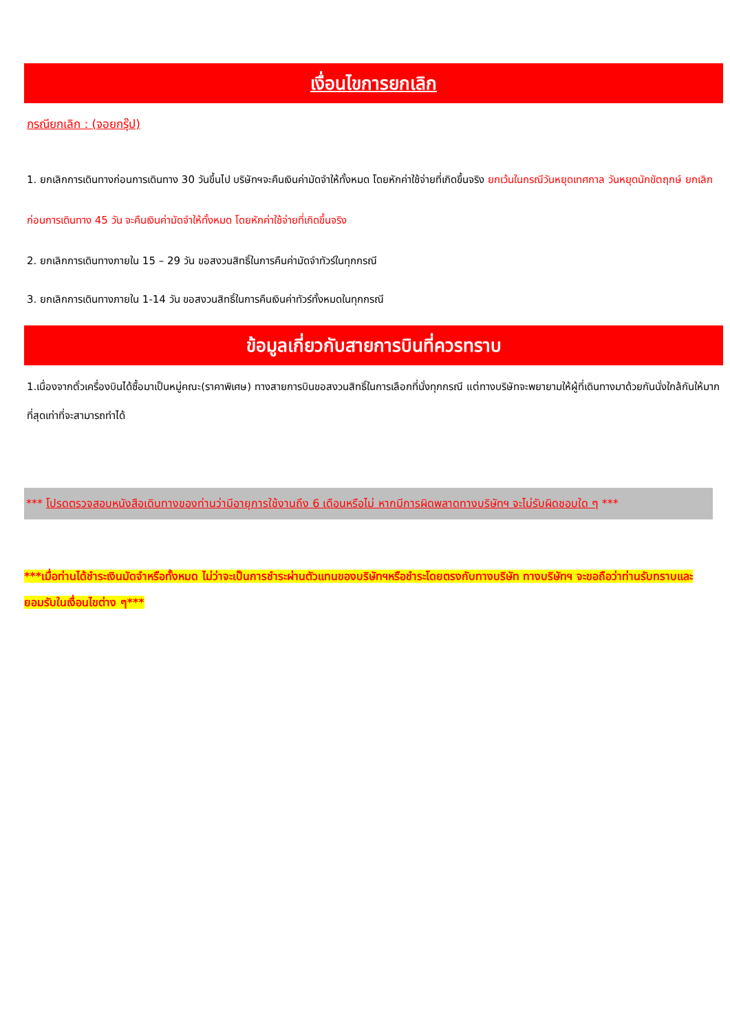เงื่อนไขการยกเลิก
กรณียกเลิก : (จอยกรุ๊ป)
1. ยกเลิกการเดินทางก่อนการเดินทาง 30 วันขึ้นไป บริษัทฯจะคืนเงินค่ามัดจำให้ทั้งหมด โดยหักค่าใช้จ่ายที่เกิดขึ้นจริง ยกเว้นในกรณีวันหยุดเทศกาล วันหยุดนักขัตฤกษ์ ยกเลิกก่อนการเดินทาง 45 วัน จะคืนเงินค่ามัดจำให้ทั้งหมด โดยหักค่าใช้จ่ายที่เกิดขึ้นจริง
2. ยกเลิกการเดินทางภายใน 15 – 29 วัน ขอสงวนสิทธิ์ในการคืนค่ามัดจำทัวร์ในทุกกรณี
3. ยกเลิกการเดินทางภายใน 1-14 วัน ขอสงวนสิทธิ์ในการคืนเงินค่าทัวร์ทั้งหมดในทุกกรณี
ข้อมูลเกี่ยวกับสายการบินที่ควรทราบ
1.เนื่องจากตั๋วเครื่องบินได้ซื้อมาเป็นหมู่คณะ(ราคาพิเศษ) ทางสายการบินขอสงวนสิทธิ์ในการเลือกที่นั่งทุกกรณี แต่ทางบริษัทจะพยายามให้ผู้ที่เดินทางมาด้วยกันนั่งใกล้กันให้มากที่สุดเท่าที่จะสามารถทำได้
*** โปรดตรวจสอบหนังสือเดินทางของท่านว่ามีอายุการใช้งานถึง 6 เดือนหรือไม่ หากมีการผิดพลาดทางบริษัทฯ จะไม่รับผิดชอบใด ๆ ***
***เมื่อท่านได้ชำระเงินมัดจำหรือทั้งหมด ไม่ว่าจะเป็นการชำระผ่านตัวแทนของบริษัทฯหรือชำระโดยตรงกับทางบริษัท ทางบริษัทฯ จะขอถือว่าท่านรับทราบและยอมรับในเงื่อนไขต่าง ๆ***